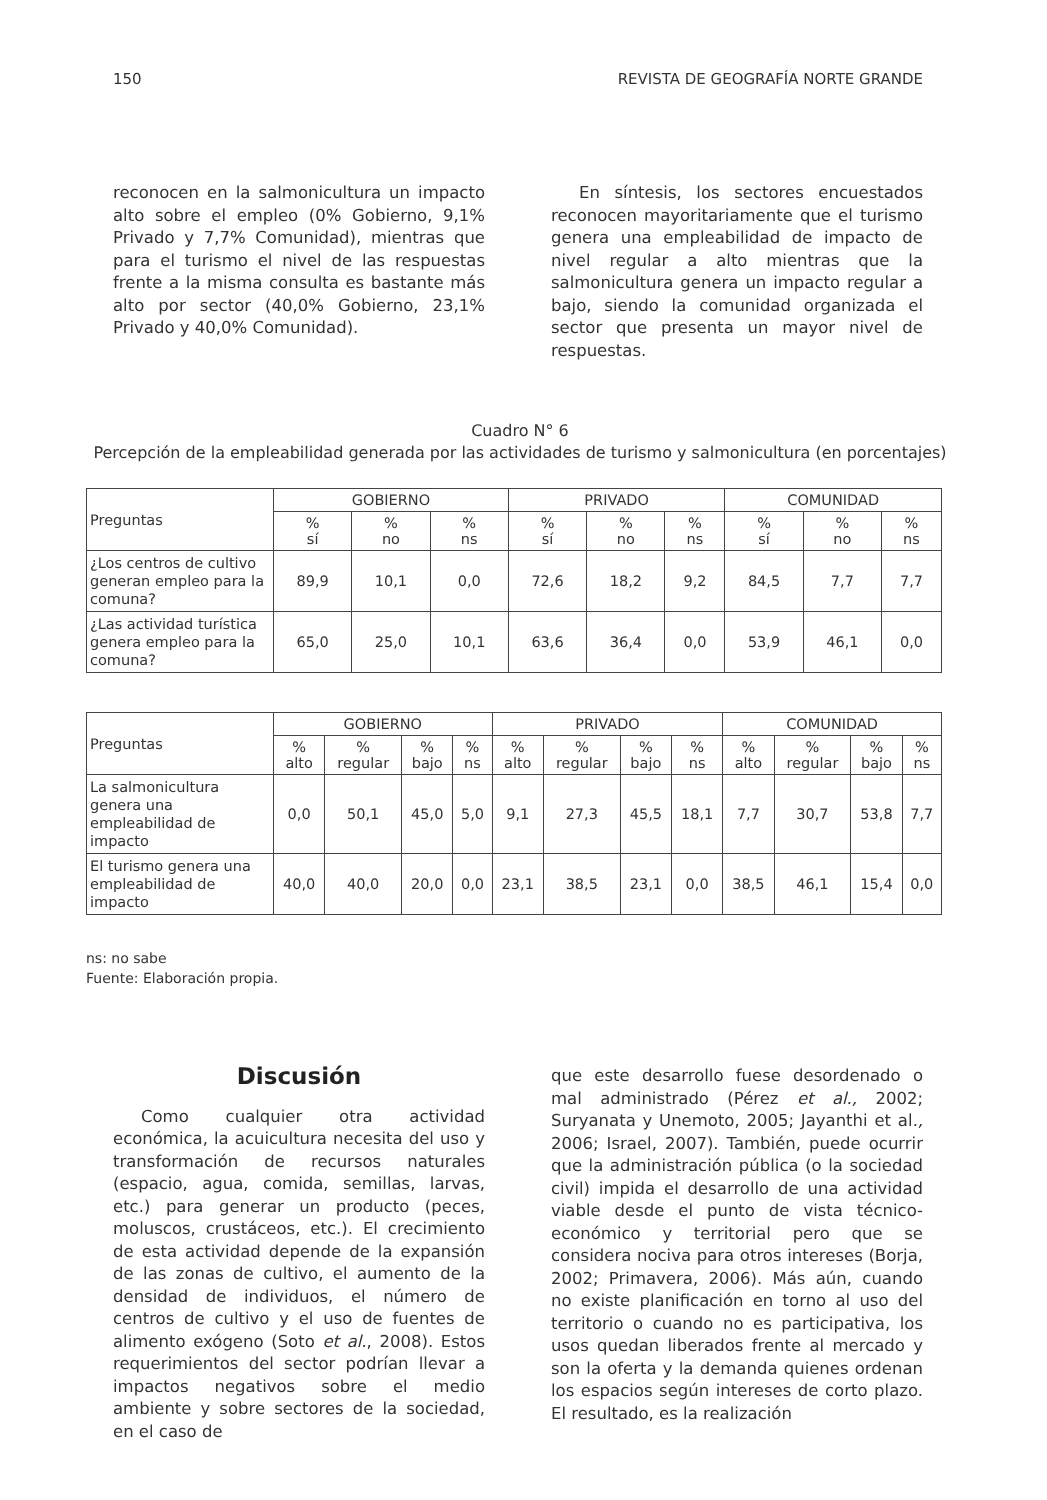150 REVISTA DE GEOGRAFÍA NORTE GRANDE
reconocen en la salmonicultura un impacto alto sobre el empleo (0% Gobierno, 9,1% Privado y 7,7% Comunidad), mientras que para el turismo el nivel de las respuestas frente a la misma consulta es bastante más alto por sector (40,0% Gobierno, 23,1% Privado y 40,0% Comunidad).
En síntesis, los sectores encuestados reconocen mayoritariamente que el turismo genera una empleabilidad de impacto de nivel regular a alto mientras que la salmonicultura genera un impacto regular a bajo, siendo la comunidad organizada el sector que presenta un mayor nivel de respuestas.
Cuadro N° 6
Percepción de la empleabilidad generada por las actividades de turismo y salmonicultura (en porcentajes)
| Preguntas | GOBIERNO | | | PRIVADO | | | COMUNIDAD | | |
| | % sí | % no | % ns | % sí | % no | % ns | % sí | % no | % ns |
| ¿Los centros de cultivo generan empleo para la comuna? | 89,9 | 10,1 | 0,0 | 72,6 | 18,2 | 9,2 | 84,5 | 7,7 | 7,7 |
| ¿Las actividad turística genera empleo para la comuna? | 65,0 | 25,0 | 10,1 | 63,6 | 36,4 | 0,0 | 53,9 | 46,1 | 0,0 |
| Preguntas | GOBIERNO | | | | PRIVADO | | | | COMUNIDAD | | | |
| | % alto | % regular | % bajo | % ns | % alto | % regular | % bajo | % ns | % alto | % regular | % bajo | % ns |
| La salmonicultura genera una empleabilidad de impacto | 0,0 | 50,1 | 45,0 | 5,0 | 9,1 | 27,3 | 45,5 | 18,1 | 7,7 | 30,7 | 53,8 | 7,7 |
| El turismo genera una empleabilidad de impacto | 40,0 | 40,0 | 20,0 | 0,0 | 23,1 | 38,5 | 23,1 | 0,0 | 38,5 | 46,1 | 15,4 | 0,0 |
ns: no sabe
Fuente: Elaboración propia.
Discusión
Como cualquier otra actividad económica, la acuicultura necesita del uso y transformación de recursos naturales (espacio, agua, comida, semillas, larvas, etc.) para generar un producto (peces, moluscos, crustáceos, etc.). El crecimiento de esta actividad depende de la expansión de las zonas de cultivo, el aumento de la densidad de individuos, el número de centros de cultivo y el uso de fuentes de alimento exógeno (Soto et al., 2008). Estos requerimientos del sector podrían llevar a impactos negativos sobre el medio ambiente y sobre sectores de la sociedad, en el caso de
que este desarrollo fuese desordenado o mal administrado (Pérez et al., 2002; Suryanata y Unemoto, 2005; Jayanthi et al., 2006; Israel, 2007). También, puede ocurrir que la administración pública (o la sociedad civil) impida el desarrollo de una actividad viable desde el punto de vista técnico-económico y territorial pero que se considera nociva para otros intereses (Borja, 2002; Primavera, 2006). Más aún, cuando no existe planificación en torno al uso del territorio o cuando no es participativa, los usos quedan liberados frente al mercado y son la oferta y la demanda quienes ordenan los espacios según intereses de corto plazo. El resultado, es la realización